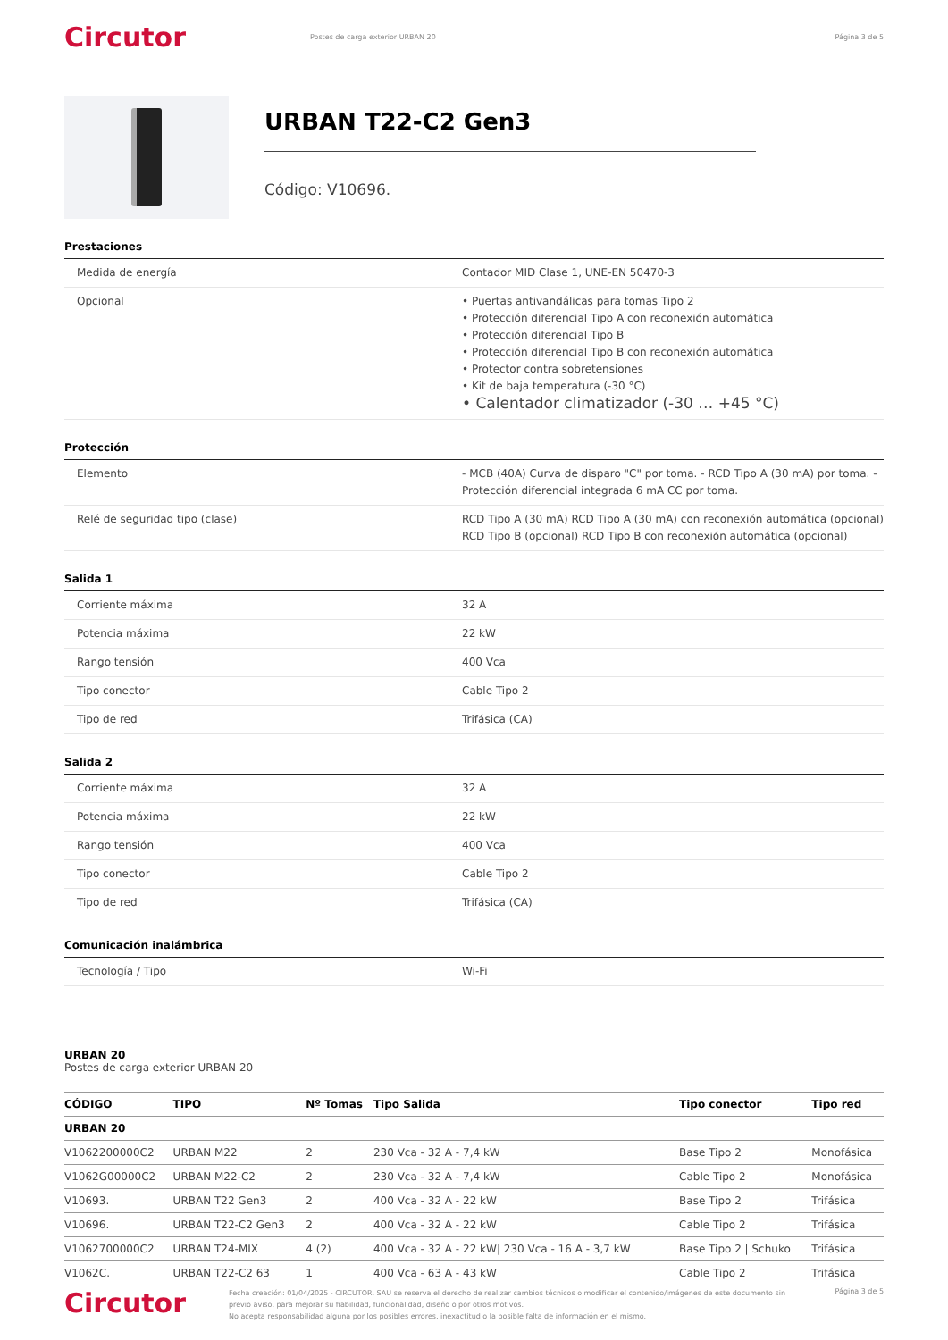Circutor
Postes de carga exterior URBAN 20
Página 3 de 5
URBAN T22-C2 Gen3
Código: V10696.
Prestaciones
| Medida de energía | Contador MID Clase 1, UNE-EN 50470-3 |
| Opcional | • Puertas antivandálicas para tomas Tipo 2 • Protección diferencial Tipo A con reconexión automática • Protección diferencial Tipo B • Protección diferencial Tipo B con reconexión automática • Protector contra sobretensiones • Kit de baja temperatura (-30 °C) • Calentador climatizador (-30 … +45 °C) |
Protección
| Elemento | - MCB (40A) Curva de disparo "C" por toma. - RCD Tipo A (30 mA) por toma. - Protección diferencial integrada 6 mA CC por toma. |
| Relé de seguridad tipo (clase) | RCD Tipo A (30 mA) RCD Tipo A (30 mA) con reconexión automática (opcional) RCD Tipo B (opcional) RCD Tipo B con reconexión automática (opcional) |
Salida 1
| Corriente máxima | 32 A |
| Potencia máxima | 22 kW |
| Rango tensión | 400 Vca |
| Tipo conector | Cable Tipo 2 |
| Tipo de red | Trifásica (CA) |
Salida 2
| Corriente máxima | 32 A |
| Potencia máxima | 22 kW |
| Rango tensión | 400 Vca |
| Tipo conector | Cable Tipo 2 |
| Tipo de red | Trifásica (CA) |
Comunicación inalámbrica
| Tecnología / Tipo | Wi-Fi |
URBAN 20
Postes de carga exterior URBAN 20
| CÓDIGO | TIPO | Nº Tomas | Tipo Salida | Tipo conector | Tipo red |
| --- | --- | --- | --- | --- | --- |
| URBAN 20 | | | | | |
| V1062200000C2 | URBAN M22 | 2 | 230 Vca - 32 A - 7,4 kW | Base Tipo 2 | Monofásica |
| V1062G00000C2 | URBAN M22-C2 | 2 | 230 Vca - 32 A - 7,4 kW | Cable Tipo 2 | Monofásica |
| V10693. | URBAN T22 Gen3 | 2 | 400 Vca - 32 A - 22 kW | Base Tipo 2 | Trifásica |
| V10696. | URBAN T22-C2 Gen3 | 2 | 400 Vca - 32 A - 22 kW | Cable Tipo 2 | Trifásica |
| V1062700000C2 | URBAN T24-MIX | 4 (2) | 400 Vca - 32 A - 22 kW/ 230 Vca - 16 A - 3,7 kW | Base Tipo 2 / Schuko | Trifásica |
| V1062C. | URBAN T22-C2 63 | 1 | 400 Vca - 63 A - 43 kW | Cable Tipo 2 | Trifásica |
Circutor
Fecha creación: 01/04/2025 - CIRCUTOR, SAU se reserva el derecho de realizar cambios técnicos o modificar el contenido/imágenes de este documento sin previo aviso, para mejorar su fiabilidad, funcionalidad, diseño o por otros motivos.
No acepta responsabilidad alguna por los posibles errores, inexactitud o la posible falta de información en el mismo.
Página 3 de 5